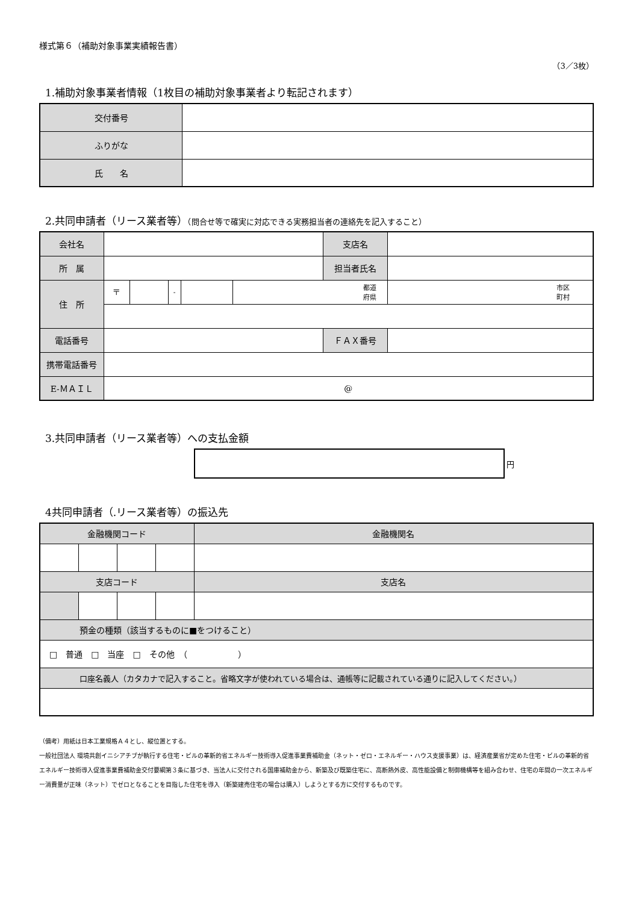様式第６（補助対象事業実績報告書）
（3／3枚）
1.補助対象事業者情報（1枚目の補助対象事業者より転記されます）
| 交付番号 | |
| ふりがな | |
| 氏 名 | |
2.共同申請者（リース業者等）（問合せ等で確実に対応できる実務担当者の連絡先を記入すること）
| 会社名 | | | | | | 支店名 | |
| 所 属 | | | | | | 担当者氏名 | |
| 住 所 | 〒 | | - | | 都道 府県 | | 市区 町村 |
| 電話番号 | | | | | | ＦＡＸ番号 | |
| 携帯電話番号 | | | | | | | |
| E-ＭＡＩＬ | @ | | | | | | |
3.共同申請者（リース業者等）への支払金額
円
4共同申請者（.リース業者等）の振込先
| 金融機関コード | | | | 金融機関名 |
| 支店コード | | | | 支店名 |
| 預金の種類（該当するものに■をつけること） | | | | |
| □ 普通 □ 当座 □ その他 （ ） | | | | |
| 口座名義人（カタカナで記入すること。省略文字が使われている場合は、通帳等に記載されている通りに記入してください。） | | | | |
（備考）用紙は日本工業規格Ａ４とし、縦位置とする。
一般社団法人 環境共創イニシアチブが執行する住宅・ビルの革新的省エネルギー技術導入促進事業費補助金（ネット・ゼロ・エネルギー・ハウス支援事業）は、経済産業省が定めた住宅・ビルの革新的省エネルギー技術導入促進事業費補助金交付要綱第３条に基づき、当法人に交付される国庫補助金から、新築及び既築住宅に、高断熱外皮、高性能設備と制御機構等を組み合わせ、住宅の年間の一次エネルギー消費量が正味（ネット）でゼロとなることを目指した住宅を導入（新築建売住宅の場合は購入）しようとする方に交付するものです。